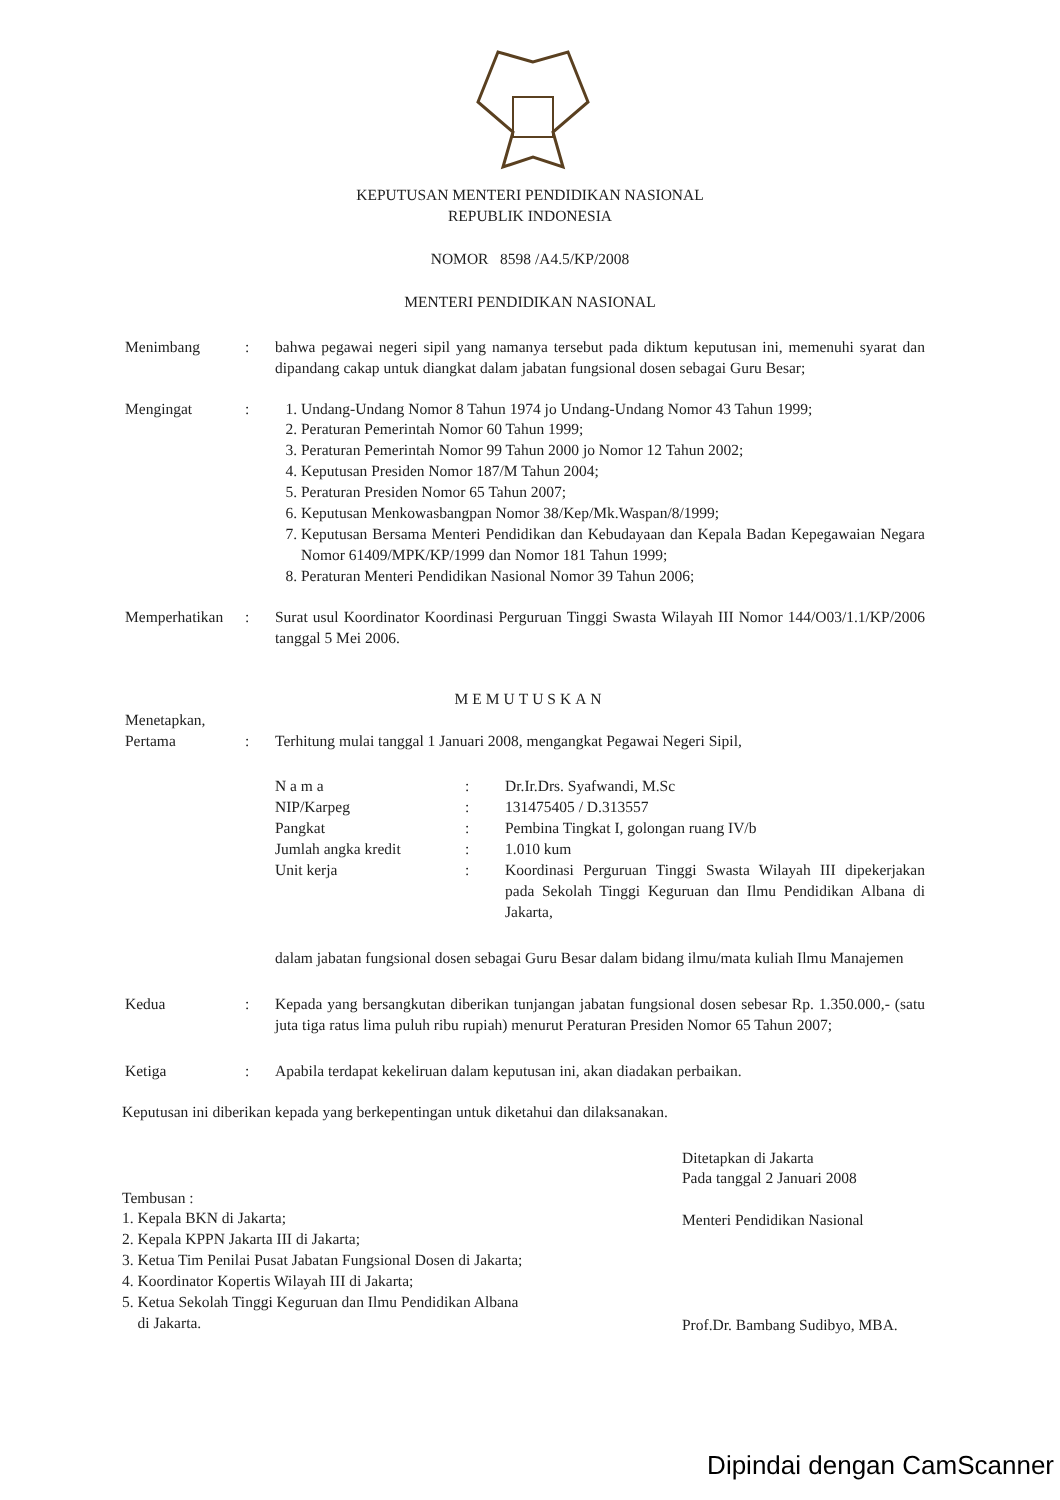KEPUTUSAN MENTERI PENDIDIKAN NASIONAL
REPUBLIK INDONESIA
NOMOR 8598 /A4.5/KP/2008
MENTERI PENDIDIKAN NASIONAL
Menimbang : bahwa pegawai negeri sipil yang namanya tersebut pada diktum keputusan ini, memenuhi syarat dan dipandang cakap untuk diangkat dalam jabatan fungsional dosen sebagai Guru Besar;
Mengingat : 1. Undang-Undang Nomor 8 Tahun 1974 jo Undang-Undang Nomor 43 Tahun 1999;
2. Peraturan Pemerintah Nomor 60 Tahun 1999;
3. Peraturan Pemerintah Nomor 99 Tahun 2000 jo Nomor 12 Tahun 2002;
4. Keputusan Presiden Nomor 187/M Tahun 2004;
5. Peraturan Presiden Nomor 65 Tahun 2007;
6. Keputusan Menkowasbangpan Nomor 38/Kep/Mk.Waspan/8/1999;
7. Keputusan Bersama Menteri Pendidikan dan Kebudayaan dan Kepala Badan Kepegawaian Negara Nomor 61409/MPK/KP/1999 dan Nomor 181 Tahun 1999;
8. Peraturan Menteri Pendidikan Nasional Nomor 39 Tahun 2006;
Memperhatikan
: Surat usul Koordinator Koordinasi Perguruan Tinggi Swasta Wilayah III Nomor 144/O03/1.1/KP/2006 tanggal 5 Mei 2006.
MEMUTUSKAN
Menetapkan,
Pertama
:
Terhitung mulai tanggal 1 Januari 2008, mengangkat Pegawai Negeri Sipil,
| N a m a | : | Dr.Ir.Drs. Syafwandi, M.Sc |
| NIP/Karpeg | : | 131475405 / D.313557 |
| Pangkat | : | Pembina Tingkat I, golongan ruang IV/b |
| Jumlah angka kredit | : | 1.010 kum |
| Unit kerja | : | Koordinasi Perguruan Tinggi Swasta Wilayah III dipekerjakan pada Sekolah Tinggi Keguruan dan Ilmu Pendidikan Albana di Jakarta, |
dalam jabatan fungsional dosen sebagai Guru Besar dalam bidang ilmu/mata kuliah Ilmu Manajemen
Kedua : Kepada yang bersangkutan diberikan tunjangan jabatan fungsional dosen sebesar Rp. 1.350.000,- (satu juta tiga ratus lima puluh ribu rupiah) menurut Peraturan Presiden Nomor 65 Tahun 2007;
Ketiga : Apabila terdapat kekeliruan dalam keputusan ini, akan diadakan perbaikan.
Keputusan ini diberikan kepada yang berkepentingan untuk diketahui dan dilaksanakan.
Tembusan :
1. Kepala BKN di Jakarta;
2. Kepala KPPN Jakarta III di Jakarta;
3. Ketua Tim Penilai Pusat Jabatan Fungsional Dosen di Jakarta;
4. Koordinator Kopertis Wilayah III di Jakarta;
5. Ketua Sekolah Tinggi Keguruan dan Ilmu Pendidikan Albana
di Jakarta.
Ditetapkan di Jakarta
Pada tanggal 2 Januari 2008
Menteri Pendidikan Nasional
Prof.Dr. Bambang Sudibyo, MBA.
Dipindai dengan CamScanner